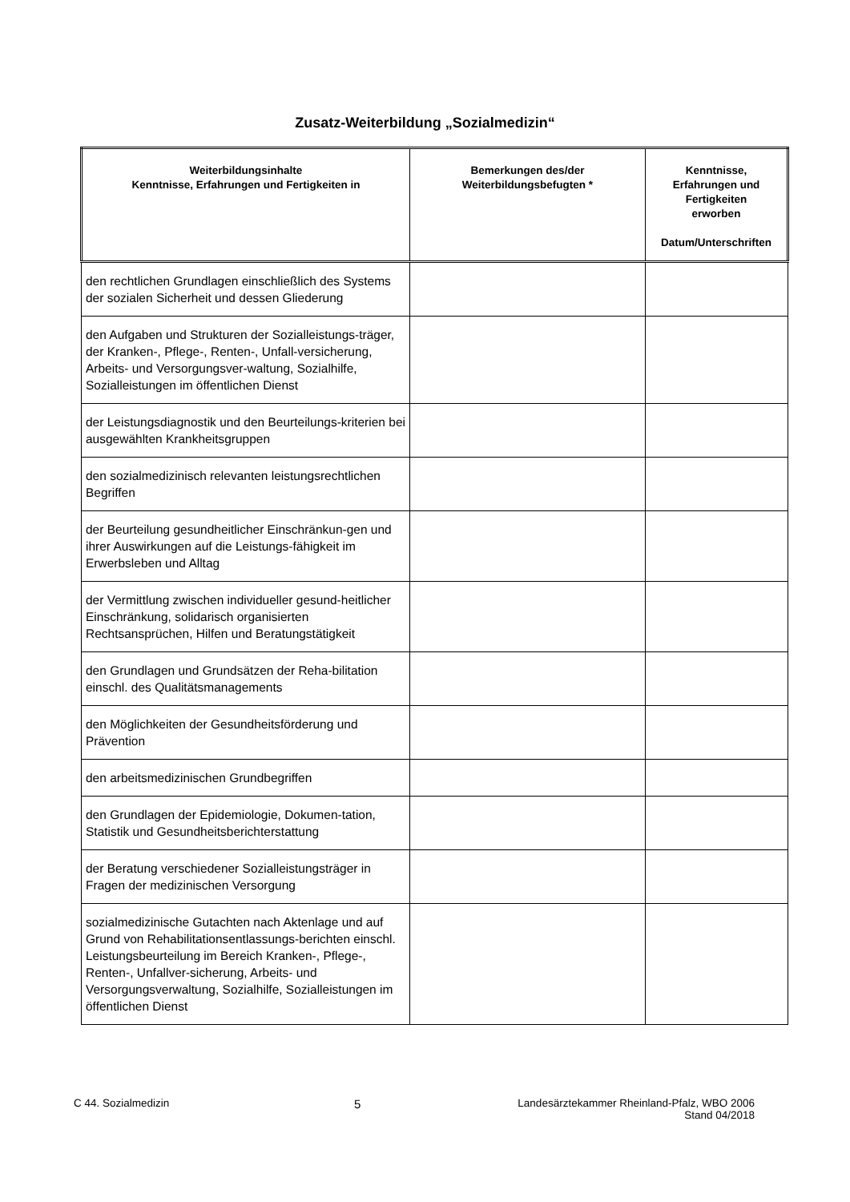Zusatz-Weiterbildung „Sozialmedizin“
| Weiterbildungsinhalte Kenntnisse, Erfahrungen und Fertigkeiten in | Bemerkungen des/der Weiterbildungsbefugten * | Kenntnisse, Erfahrungen und Fertigkeiten erworben Datum/Unterschriften |
| --- | --- | --- |
| den rechtlichen Grundlagen einschließlich des Systems der sozialen Sicherheit und dessen Gliederung | | |
| den Aufgaben und Strukturen der Sozialleistungs-träger, der Kranken-, Pflege-, Renten-, Unfall-versicherung, Arbeits- und Versorgungsver-waltung, Sozialhilfe, Sozialleistungen im öffentlichen Dienst | | |
| der Leistungsdiagnostik und den Beurteilungs-kriterien bei ausgewählten Krankheitsgruppen | | |
| den sozialmedizinisch relevanten leistungsrechtlichen Begriffen | | |
| der Beurteilung gesundheitlicher Einschränkun-gen und ihrer Auswirkungen auf die Leistungs-fähigkeit im Erwerbsleben und Alltag | | |
| der Vermittlung zwischen individueller gesund-heitlicher Einschränkung, solidarisch organisierten Rechtsansprüchen, Hilfen und Beratungstätigkeit | | |
| den Grundlagen und Grundsätzen der Reha-bilitation einschl. des Qualitätsmanagements | | |
| den Möglichkeiten der Gesundheitsförderung und Prävention | | |
| den arbeitsmedizinischen Grundbegriffen | | |
| den Grundlagen der Epidemiologie, Dokumen-tation, Statistik und Gesundheitsberichterstattung | | |
| der Beratung verschiedener Sozialleistungsträger in Fragen der medizinischen Versorgung | | |
| sozialmedizinische Gutachten nach Aktenlage und auf Grund von Rehabilitationsentlassungs-berichten einschl. Leistungsbeurteilung im Bereich Kranken-, Pflege-, Renten-, Unfallver-sicherung, Arbeits- und Versorgungsverwaltung, Sozialhilfe, Sozialleistungen im öffentlichen Dienst | | |
C 44. Sozialmedizin 5 Landesärztekammer Rheinland-Pfalz, WBO 2006
Stand 04/2018